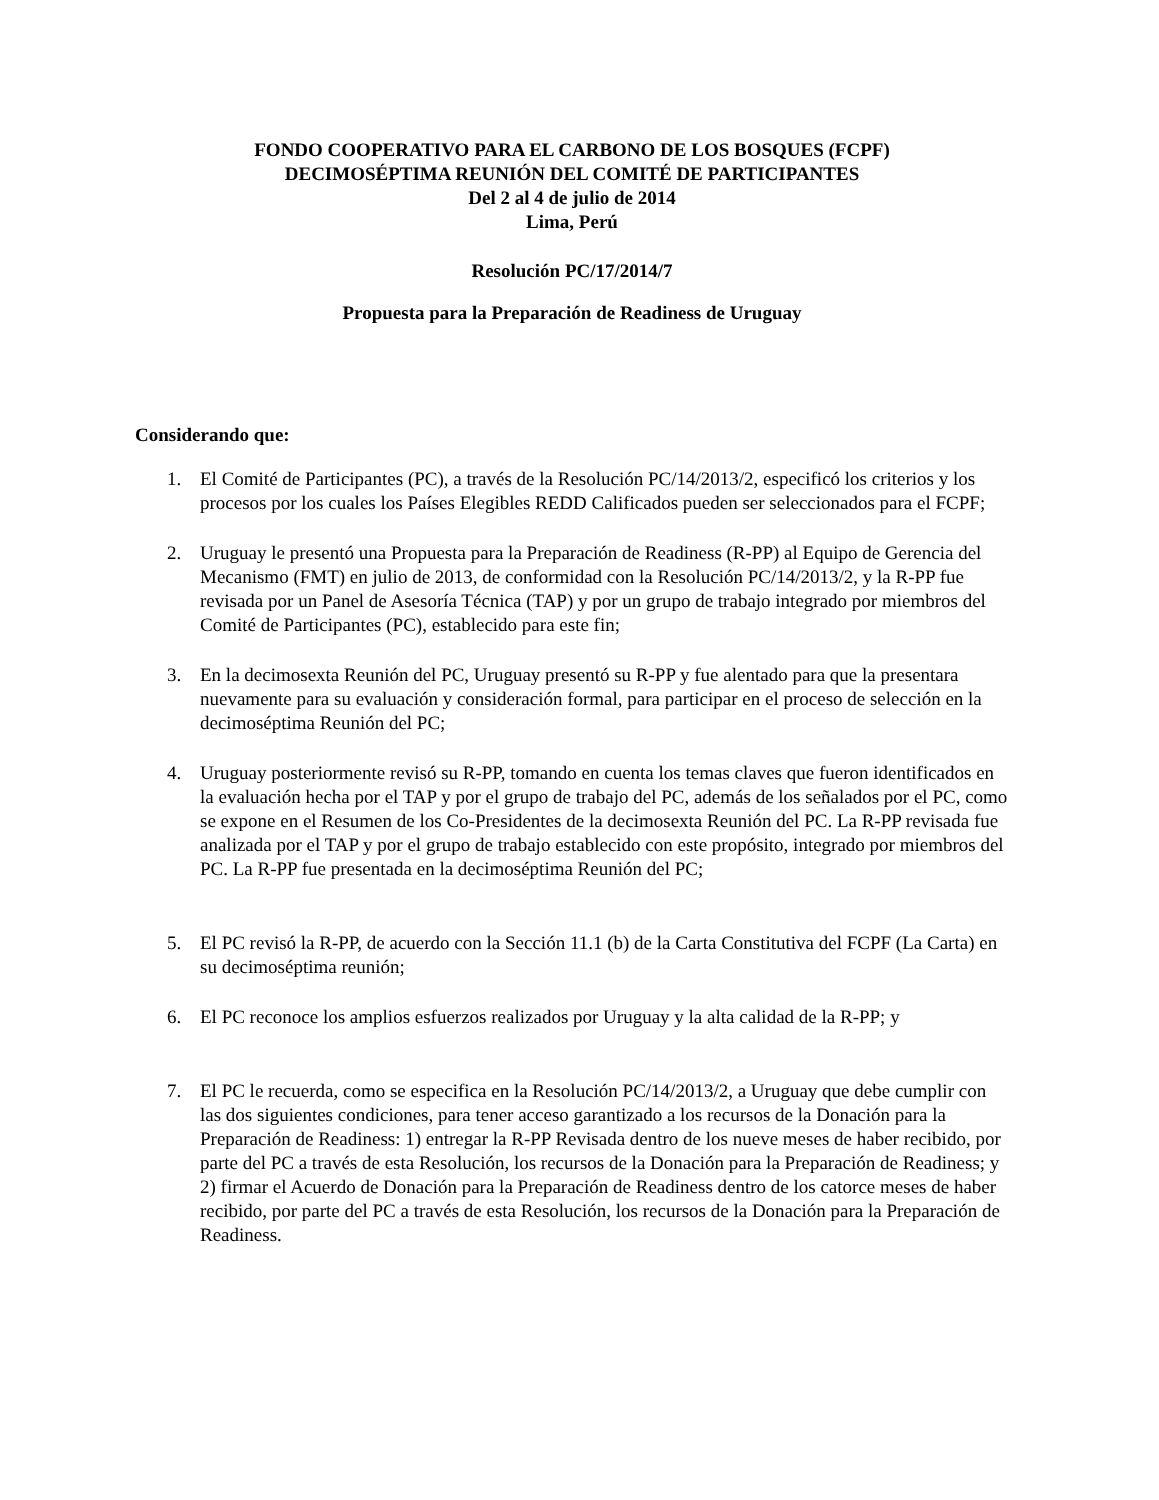FONDO COOPERATIVO PARA EL CARBONO DE LOS BOSQUES (FCPF)
DECIMOSÉPTIMA REUNIÓN DEL COMITÉ DE PARTICIPANTES
Del 2 al 4 de julio de 2014
Lima, Perú
Resolución PC/17/2014/7
Propuesta para la Preparación de Readiness de Uruguay
Considerando que:
1. El Comité de Participantes (PC), a través de la Resolución PC/14/2013/2, especificó los criterios y los procesos por los cuales los Países Elegibles REDD Calificados pueden ser seleccionados para el FCPF;
2. Uruguay le presentó una Propuesta para la Preparación de Readiness (R-PP) al Equipo de Gerencia del Mecanismo (FMT) en julio de 2013, de conformidad con la Resolución PC/14/2013/2, y la R-PP fue revisada por un Panel de Asesoría Técnica (TAP) y por un grupo de trabajo integrado por miembros del Comité de Participantes (PC), establecido para este fin;
3. En la decimosexta Reunión del PC, Uruguay presentó su R-PP y fue alentado para que la presentara nuevamente para su evaluación y consideración formal, para participar en el proceso de selección en la decimoséptima Reunión del PC;
4. Uruguay posteriormente revisó su R-PP, tomando en cuenta los temas claves que fueron identificados en la evaluación hecha por el TAP y por el grupo de trabajo del PC, además de los señalados por el PC, como se expone en el Resumen de los Co-Presidentes de la decimosexta Reunión del PC. La R-PP revisada fue analizada por el TAP y por el grupo de trabajo establecido con este propósito, integrado por miembros del PC. La R-PP fue presentada en la decimoséptima Reunión del PC;
5. El PC revisó la R-PP, de acuerdo con la Sección 11.1 (b) de la Carta Constitutiva del FCPF (La Carta) en su decimoséptima reunión;
6. El PC reconoce los amplios esfuerzos realizados por Uruguay y la alta calidad de la R-PP; y
7. El PC le recuerda, como se especifica en la Resolución PC/14/2013/2, a Uruguay que debe cumplir con las dos siguientes condiciones, para tener acceso garantizado a los recursos de la Donación para la Preparación de Readiness: 1) entregar la R-PP Revisada dentro de los nueve meses de haber recibido, por parte del PC a través de esta Resolución, los recursos de la Donación para la Preparación de Readiness; y 2) firmar el Acuerdo de Donación para la Preparación de Readiness dentro de los catorce meses de haber recibido, por parte del PC a través de esta Resolución, los recursos de la Donación para la Preparación de Readiness.